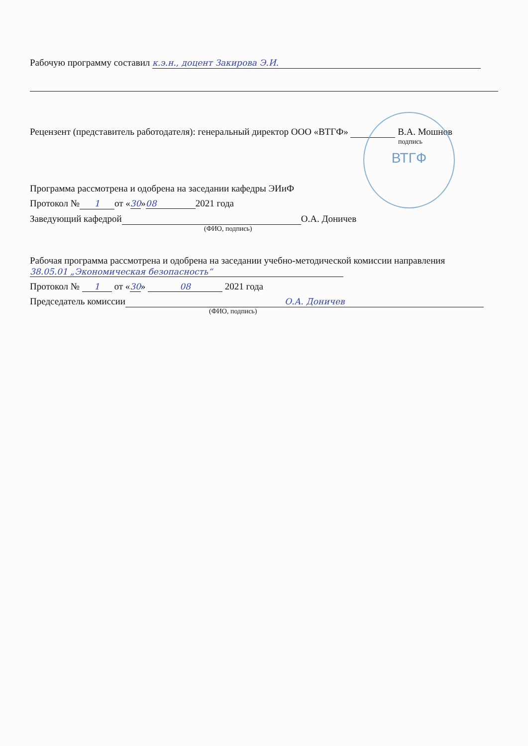ВТГФ
Рабочую программу составил к.э.н., доцент Закирова Э.И.
Рецензент (представитель работодателя): генеральный директор ООО «ВТГФ» В.А. Мошнов
подпись
Программа рассмотрена и одобрена на заседании кафедры ЭИиФ
Протокол № 1 от «30» 08 2021 года
Заведующий кафедрой О.А. Доничев
(ФИО, подпись)
Рабочая программа рассмотрена и одобрена на заседании учебно-методической комиссии направления
38.05.01 „Экономическая безопасность“
Протокол № 1 от «30» 08 2021 года
Председатель комиссии О.А. Доничев
(ФИО, подпись)